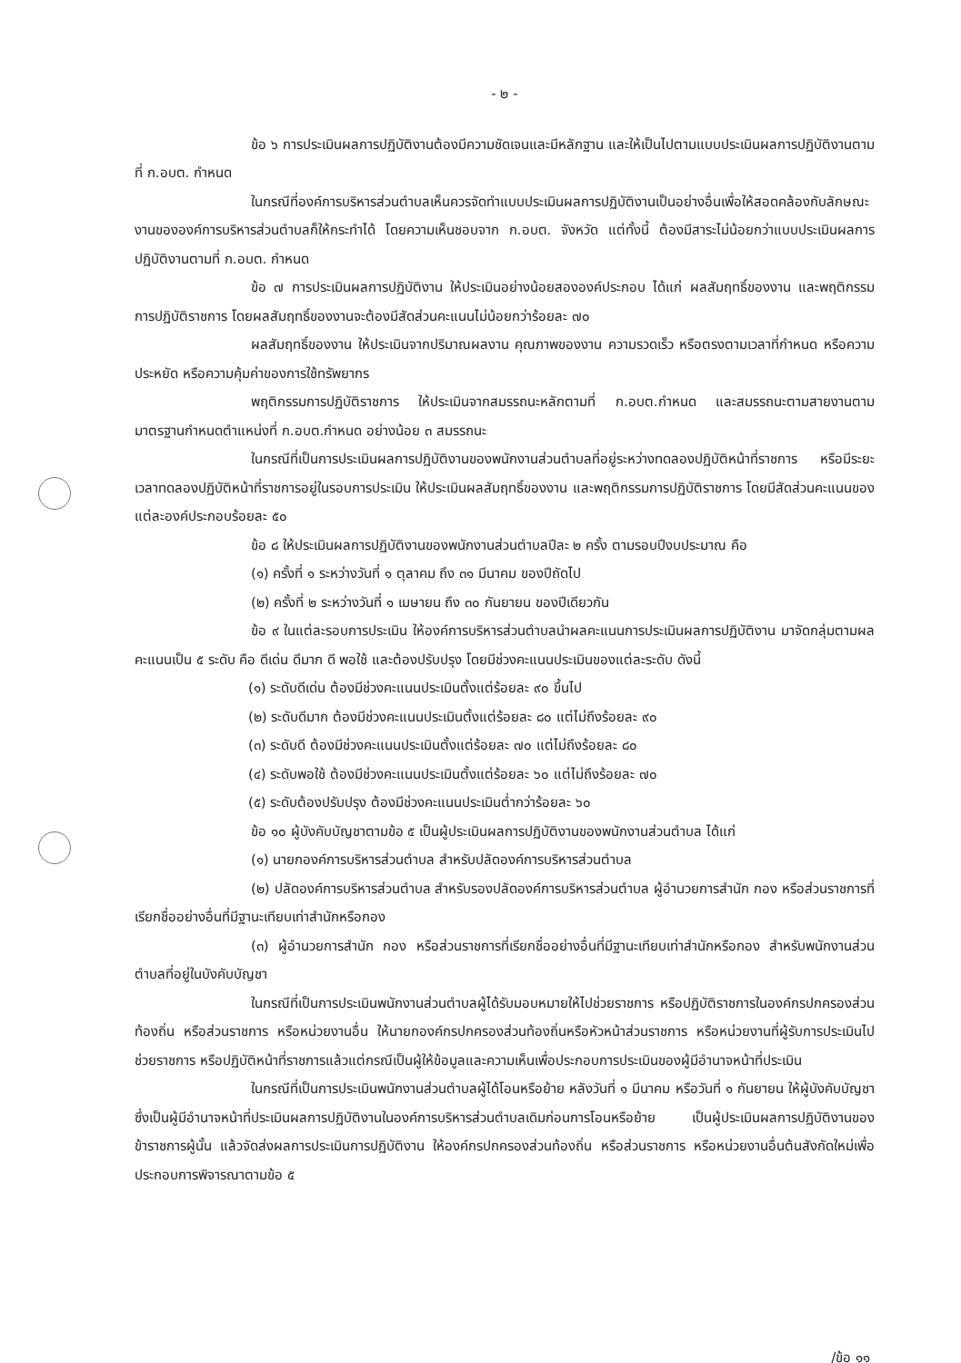- ๒ -
ข้อ ๖ การประเมินผลการปฏิบัติงานต้องมีความชัดเจนและมีหลักฐาน และให้เป็นไปตามแบบประเมินผลการปฏิบัติงานตามที่ ก.อบต. กำหนด
ในกรณีที่องค์การบริหารส่วนตำบลเห็นควรจัดทำแบบประเมินผลการปฏิบัติงานเป็นอย่างอื่นเพื่อให้สอดคล้องกับลักษณะงานขององค์การบริหารส่วนตำบลก็ให้กระทำได้ โดยความเห็นชอบจาก ก.อบต. จังหวัด แต่ทั้งนี้ ต้องมีสาระไม่น้อยกว่าแบบประเมินผลการปฏิบัติงานตามที่ ก.อบต. กำหนด
ข้อ ๗ การประเมินผลการปฏิบัติงาน ให้ประเมินอย่างน้อยสององค์ประกอบ ได้แก่ ผลสัมฤทธิ์ของงาน และพฤติกรรมการปฏิบัติราชการ โดยผลสัมฤทธิ์ของงานจะต้องมีสัดส่วนคะแนนไม่น้อยกว่าร้อยละ ๗๐
ผลสัมฤทธิ์ของงาน ให้ประเมินจากปริมาณผลงาน คุณภาพของงาน ความรวดเร็ว หรือตรงตามเวลาที่กำหนด หรือความประหยัด หรือความคุ้มค่าของการใช้ทรัพยากร
พฤติกรรมการปฏิบัติราชการ ให้ประเมินจากสมรรถนะหลักตามที่ ก.อบต.กำหนด และสมรรถนะตามสายงานตามมาตรฐานกำหนดตำแหน่งที่ ก.อบต.กำหนด อย่างน้อย ๓ สมรรถนะ
ในกรณีที่เป็นการประเมินผลการปฏิบัติงานของพนักงานส่วนตำบลที่อยู่ระหว่างทดลองปฏิบัติหน้าที่ราชการ หรือมีระยะเวลาทดลองปฏิบัติหน้าที่ราชการอยู่ในรอบการประเมิน ให้ประเมินผลสัมฤทธิ์ของงาน และพฤติกรรมการปฏิบัติราชการ โดยมีสัดส่วนคะแนนของแต่ละองค์ประกอบร้อยละ ๕๐
ข้อ ๘ ให้ประเมินผลการปฏิบัติงานของพนักงานส่วนตำบลปีละ ๒ ครั้ง ตามรอบปีงบประมาณ คือ
(๑) ครั้งที่ ๑ ระหว่างวันที่ ๑ ตุลาคม ถึง ๓๑ มีนาคม ของปีถัดไป
(๒) ครั้งที่ ๒ ระหว่างวันที่ ๑ เมษายน ถึง ๓๐ กันยายน ของปีเดียวกัน
ข้อ ๙ ในแต่ละรอบการประเมิน ให้องค์การบริหารส่วนตำบลนำผลคะแนนการประเมินผลการปฏิบัติงาน มาจัดกลุ่มตามผลคะแนนเป็น ๕ ระดับ คือ ดีเด่น ดีมาก ดี พอใช้ และต้องปรับปรุง โดยมีช่วงคะแนนประเมินของแต่ละระดับ ดังนี้
(๑) ระดับดีเด่น ต้องมีช่วงคะแนนประเมินตั้งแต่ร้อยละ ๙๐ ขึ้นไป
(๒) ระดับดีมาก ต้องมีช่วงคะแนนประเมินตั้งแต่ร้อยละ ๘๐ แต่ไม่ถึงร้อยละ ๙๐
(๓) ระดับดี ต้องมีช่วงคะแนนประเมินตั้งแต่ร้อยละ ๗๐ แต่ไม่ถึงร้อยละ ๘๐
(๔) ระดับพอใช้ ต้องมีช่วงคะแนนประเมินตั้งแต่ร้อยละ ๖๐ แต่ไม่ถึงร้อยละ ๗๐
(๕) ระดับต้องปรับปรุง ต้องมีช่วงคะแนนประเมินต่ำกว่าร้อยละ ๖๐
ข้อ ๑๐ ผู้บังคับบัญชาตามข้อ ๕ เป็นผู้ประเมินผลการปฏิบัติงานของพนักงานส่วนตำบล ได้แก่
(๑) นายกองค์การบริหารส่วนตำบล สำหรับปลัดองค์การบริหารส่วนตำบล
(๒) ปลัดองค์การบริหารส่วนตำบล สำหรับรองปลัดองค์การบริหารส่วนตำบล ผู้อำนวยการสำนัก กอง หรือส่วนราชการที่เรียกชื่ออย่างอื่นที่มีฐานะเทียบเท่าสำนักหรือกอง
(๓) ผู้อำนวยการสำนัก กอง หรือส่วนราชการที่เรียกชื่ออย่างอื่นที่มีฐานะเทียบเท่าสำนักหรือกอง สำหรับพนักงานส่วนตำบลที่อยู่ในบังคับบัญชา
ในกรณีที่เป็นการประเมินพนักงานส่วนตำบลผู้ได้รับมอบหมายให้ไปช่วยราชการ หรือปฏิบัติราชการในองค์กรปกครองส่วนท้องถิ่น หรือส่วนราชการ หรือหน่วยงานอื่น ให้นายกองค์กรปกครองส่วนท้องถิ่นหรือหัวหน้าส่วนราชการ หรือหน่วยงานที่ผู้รับการประเมินไปช่วยราชการ หรือปฏิบัติหน้าที่ราชการแล้วแต่กรณีเป็นผู้ให้ข้อมูลและความเห็นเพื่อประกอบการประเมินของผู้มีอำนาจหน้าที่ประเมิน
ในกรณีที่เป็นการประเมินพนักงานส่วนตำบลผู้ได้โอนหรือย้าย หลังวันที่ ๑ มีนาคม หรือวันที่ ๑ กันยายน ให้ผู้บังคับบัญชาซึ่งเป็นผู้มีอำนาจหน้าที่ประเมินผลการปฏิบัติงานในองค์การบริหารส่วนตำบลเดิมก่อนการโอนหรือย้าย เป็นผู้ประเมินผลการปฏิบัติงานของข้าราชการผู้นั้น แล้วจัดส่งผลการประเมินการปฏิบัติงาน ให้องค์กรปกครองส่วนท้องถิ่น หรือส่วนราชการ หรือหน่วยงานอื่นต้นสังกัดใหม่เพื่อประกอบการพิจารณาตามข้อ ๕
/ข้อ ๑๑